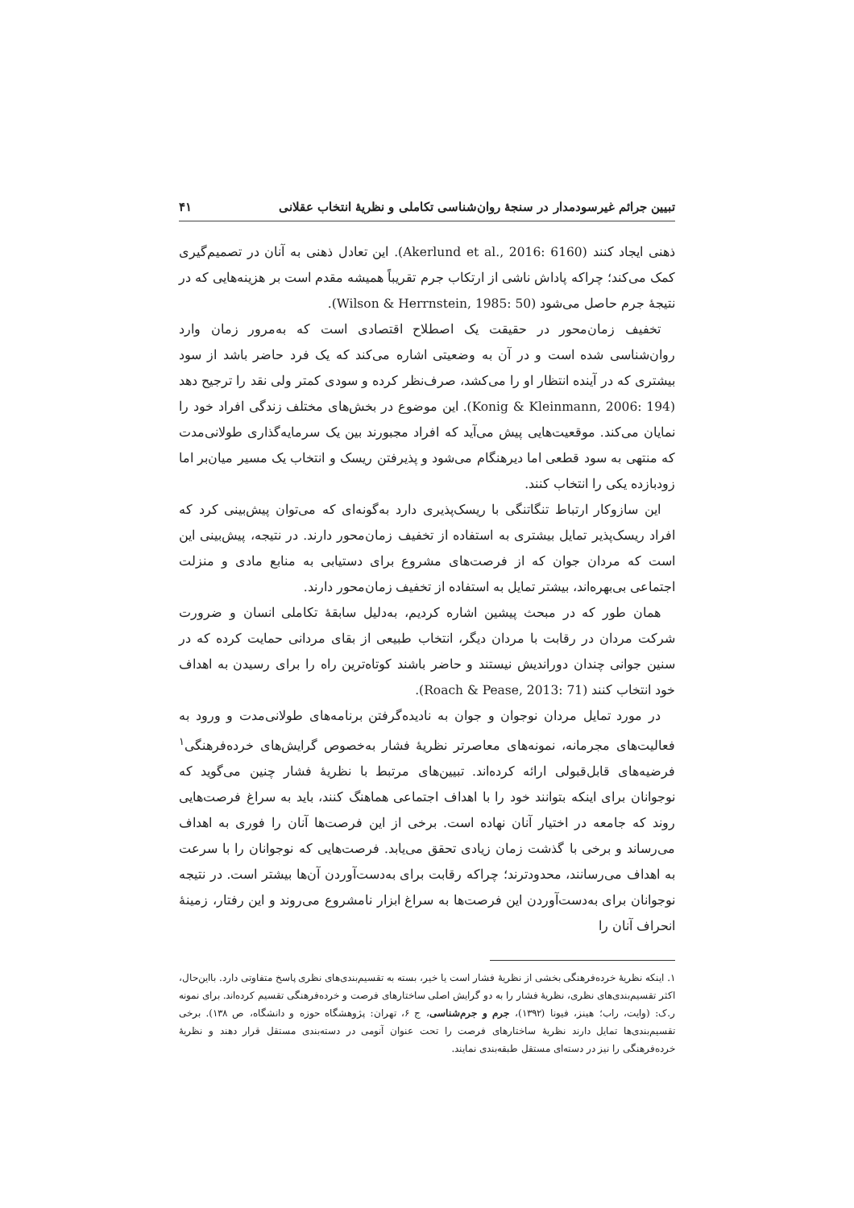تبیین جرائم غیرسودمدار در سنجۀ روان‌شناسی تکاملی و نظریۀ انتخاب عقلانی ۴۱
ذهنی ایجاد کنند (Akerlund et al., 2016: 6160). این تعادل ذهنی به آنان در تصمیم‌گیری کمک می‌کند؛ چراکه پاداش ناشی از ارتکاب جرم تقریباً همیشه مقدم است بر هزینه‌هایی که در نتیجۀ جرم حاصل می‌شود (Wilson & Herrnstein, 1985: 50).
تخفیف زمان‌محور در حقیقت یک اصطلاح اقتصادی است که به‌مرور زمان وارد روان‌شناسی شده است و در آن به وضعیتی اشاره می‌کند که یک فرد حاضر باشد از سود بیشتری که در آینده انتظار او را می‌کشد، صرف‌نظر کرده و سودی کمتر ولی نقد را ترجیح دهد (Konig & Kleinmann, 2006: 194). این موضوع در بخش‌های مختلف زندگی افراد خود را نمایان می‌کند. موقعیت‌هایی پیش می‌آید که افراد مجبورند بین یک سرمایه‌گذاری طولانی‌مدت که منتهی به سود قطعی اما دیرهنگام می‌شود و پذیرفتن ریسک و انتخاب یک مسیر میان‌بر اما زودبازده یکی را انتخاب کنند.
این سازوکار ارتباط تنگاتنگی با ریسک‌پذیری دارد به‌گونه‌ای که می‌توان پیش‌بینی کرد که افراد ریسک‌پذیر تمایل بیشتری به استفاده از تخفیف زمان‌محور دارند. در نتیجه، پیش‌بینی این است که مردان جوان که از فرصت‌های مشروع برای دستیابی به منابع مادی و منزلت اجتماعی بی‌بهره‌اند، بیشتر تمایل به استفاده از تخفیف زمان‌محور دارند.
همان طور که در مبحث پیشین اشاره کردیم، به‌دلیل سابقۀ تکاملی انسان و ضرورت شرکت مردان در رقابت با مردان دیگر، انتخاب طبیعی از بقای مردانی حمایت کرده که در سنین جوانی چندان دوراندیش نیستند و حاضر باشند کوتاه‌ترین راه را برای رسیدن به اهداف خود انتخاب کنند (Roach & Pease, 2013: 71).
در مورد تمایل مردان نوجوان و جوان به نادیده‌گرفتن برنامه‌های طولانی‌مدت و ورود به فعالیت‌های مجرمانه، نمونه‌های معاصرتر نظریۀ فشار به‌خصوص گرایش‌های خرده‌فرهنگی<sup>۱</sup> فرضیه‌های قابل‌قبولی ارائه کرده‌اند. تبیین‌های مرتبط با نظریۀ فشار چنین می‌گوید که نوجوانان برای اینکه بتوانند خود را با اهداف اجتماعی هماهنگ کنند، باید به سراغ فرصت‌هایی روند که جامعه در اختیار آنان نهاده است. برخی از این فرصت‌ها آنان را فوری به اهداف می‌رساند و برخی با گذشت زمان زیادی تحقق می‌یابد. فرصت‌هایی که نوجوانان را با سرعت به اهداف می‌رسانند، محدودترند؛ چراکه رقابت برای به‌دست‌آوردن آن‌ها بیشتر است. در نتیجه نوجوانان برای به‌دست‌آوردن این فرصت‌ها به سراغ ابزار نامشروع می‌روند و این رفتار، زمینۀ انحراف آنان را
۱. اینکه نظریۀ خرده‌فرهنگی بخشی از نظریۀ فشار است یا خیر، بسته به تقسیم‌بندی‌های نظری پاسخ متفاوتی دارد. بااین‌حال، اکثر تقسیم‌بندی‌های نظری، نظریۀ فشار را به دو گرایش اصلی ساختارهای فرصت و خرده‌فرهنگی تقسیم کرده‌اند. برای نمونه ر.ک: (وایت، راب؛ هینز، فیونا (۱۳۹۲)، جرم و جرم‌شناسی، ج ۶، تهران: پژوهشگاه حوزه و دانشگاه، ص ۱۳۸). برخی تقسیم‌بندی‌ها تمایل دارند نظریۀ ساختارهای فرصت را تحت عنوان آنومی در دسته‌بندی مستقل قرار دهند و نظریۀ خرده‌فرهنگی را نیز در دسته‌ای مستقل طبقه‌بندی نمایند.